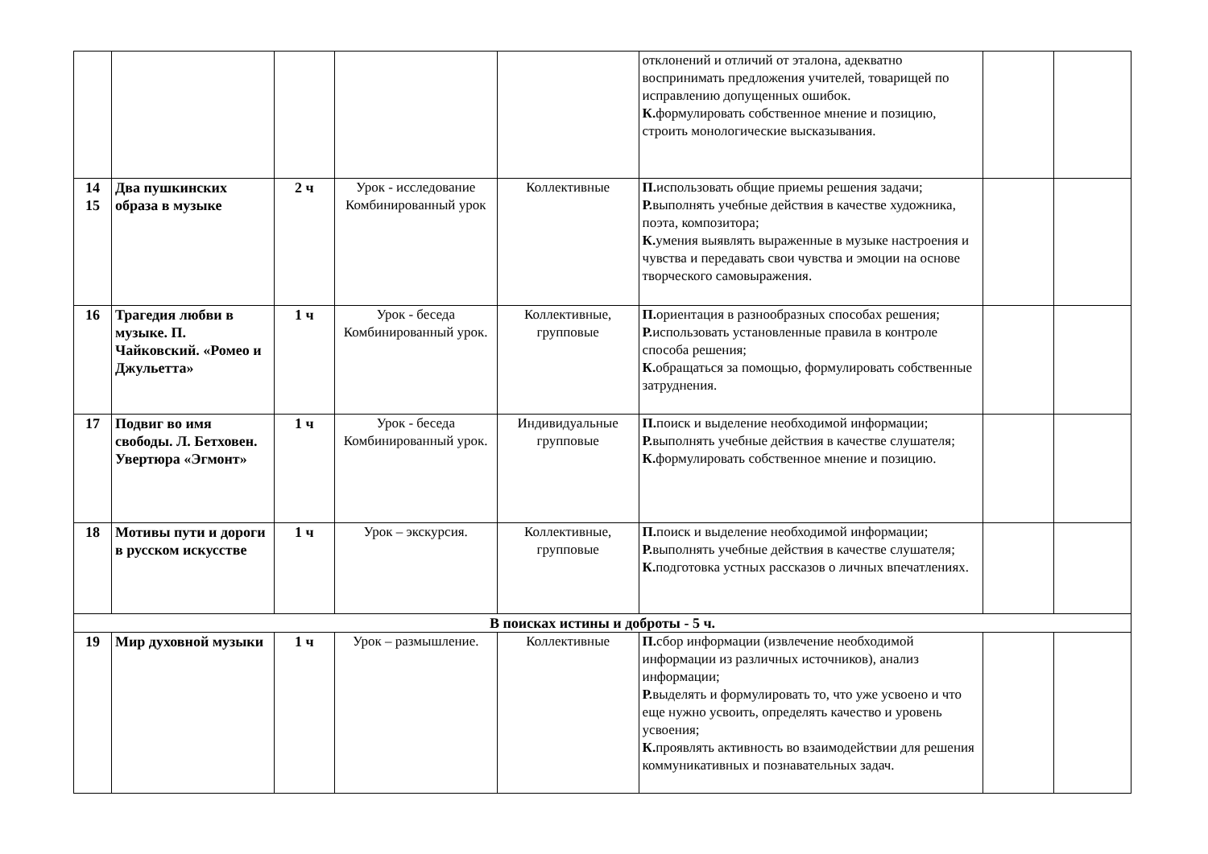| | | | | | отклонений и отличий от эталона, адекватно воспринимать предложения учителей, товарищей по исправлению допущенных ошибок. К. формулировать собственное мнение и позицию, строить монологические высказывания. | | |
| 14 15 | Два пушкинских образа в музыке | 2 ч | Урок - исследование Комбинированный урок | Коллективные | П. использовать общие приемы решения задачи; Р. выполнять учебные действия в качестве художника, поэта, композитора; К. умения выявлять выраженные в музыке настроения и чувства и передавать свои чувства и эмоции на основе творческого самовыражения. | | |
| 16 | Трагедия любви в музыке. П. Чайковский. «Ромео и Джульетта» | 1 ч | Урок - беседа Комбинированный урок. | Коллективные, групповые | П. ориентация в разнообразных способах решения; Р. использовать установленные правила в контроле способа решения; К. обращаться за помощью, формулировать собственные затруднения. | | |
| 17 | Подвиг во имя свободы. Л. Бетховен. Увертюра «Эгмонт» | 1 ч | Урок - беседа Комбинированный урок. | Индивидуальные групповые | П. поиск и выделение необходимой информации; Р. выполнять учебные действия в качестве слушателя; К. формулировать собственное мнение и позицию. | | |
| 18 | Мотивы пути и дороги в русском искусстве | 1 ч | Урок – экскурсия. | Коллективные, групповые | П. поиск и выделение необходимой информации; Р. выполнять учебные действия в качестве слушателя; К. подготовка устных рассказов о личных впечатлениях. | | |
| В поисках истины и доброты - 5 ч. | | | | | | | |
| 19 | Мир духовной музыки | 1 ч | Урок – размышление. | Коллективные | П. сбор информации (извлечение необходимой информации из различных источников), анализ информации; Р. выделять и формулировать то, что уже усвоено и что еще нужно усвоить, определять качество и уровень усвоения; К. проявлять активность во взаимодействии для решения коммуникативных и познавательных задач. | | |